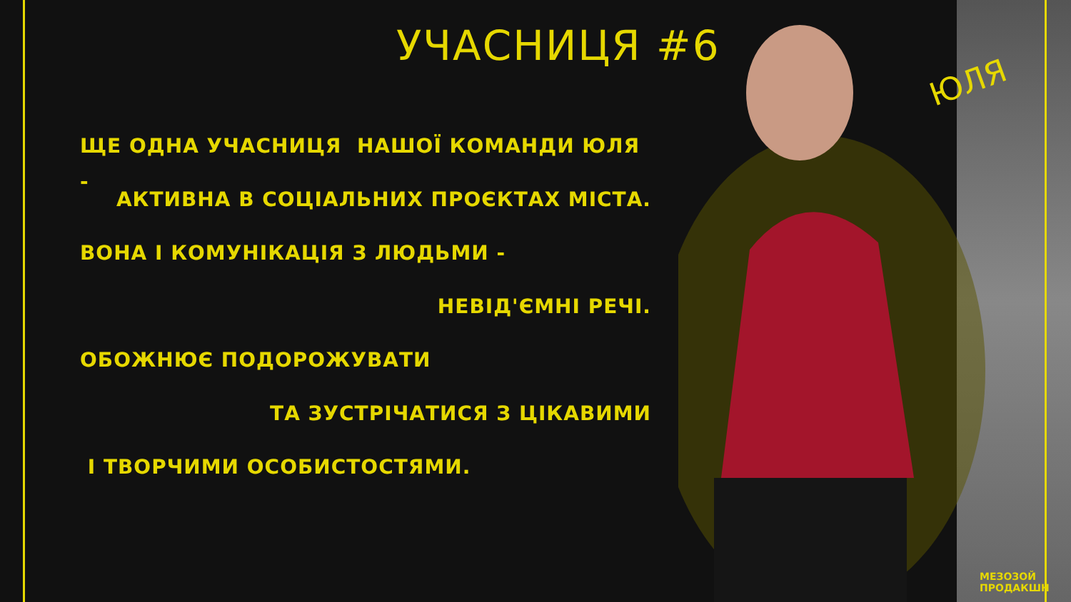УЧАСНИЦЯ #6
ЮЛЯ
ЩЕ ОДНА УЧАСНИЦЯ НАШОЇ КОМАНДИ ЮЛЯ -
АКТИВНА В СОЦІАЛЬНИХ ПРОЄКТАХ МІСТА.
ВОНА І КОМУНІКАЦІЯ З ЛЮДЬМИ -
НЕВІД'ЄМНІ РЕЧІ.
ОБОЖНЮЄ ПОДОРОЖУВАТИ
ТА ЗУСТРІЧАТИСЯ З ЦІКАВИМИ
І ТВОРЧИМИ ОСОБИСТОСТЯМИ.
МЕЗОЗОЙ
ПРОДАКШН